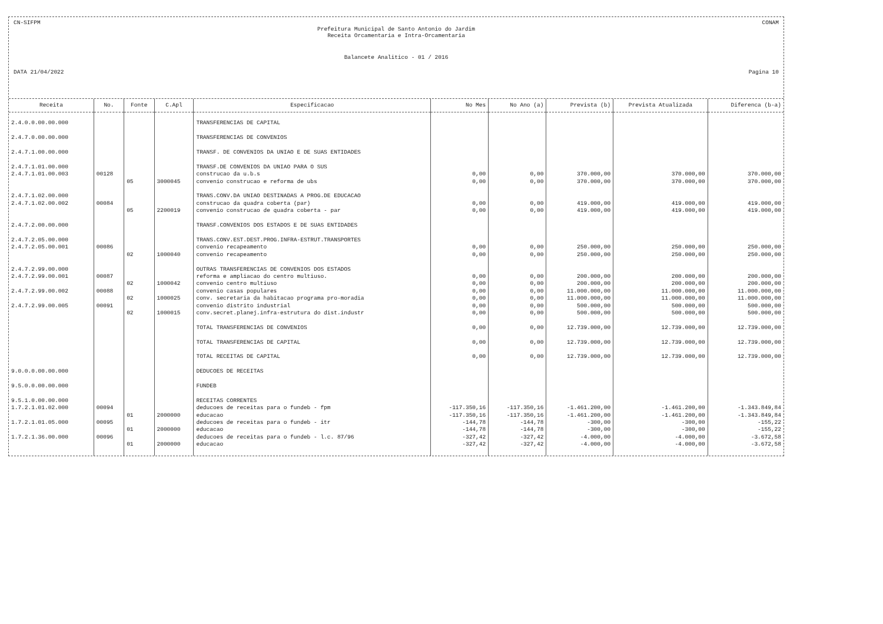CN-SIFPM CONAM
Prefeitura Municipal de Santo Antonio do Jardim
Receita Orcamentaria e Intra-Orcamentaria
Balancete Analitico - 01 / 2016
DATA 21/04/2022 Pagina 10
| Receita | No. | Fonte | C.Apl | Especificacao | No Mes | No Ano (a) | Prevista (b) | Prevista Atualizada | Diferenca (b-a) |
| --- | --- | --- | --- | --- | --- | --- | --- | --- | --- |
| 2.4.0.0.00.00.000 | | | | TRANSFERENCIAS DE CAPITAL | | | | | |
| 2.4.7.0.00.00.000 | | | | TRANSFERENCIAS DE CONVENIOS | | | | | |
| 2.4.7.1.00.00.000 | | | | TRANSF. DE CONVENIOS DA UNIAO E DE SUAS ENTIDADES | | | | | |
| 2.4.7.1.01.00.000 | | | | TRANSF.DE CONVENIOS DA UNIAO PARA O SUS | | | | | |
| 2.4.7.1.01.00.003 | 00128 | | | construcao da u.b.s | 0,00 | 0,00 | 370.000,00 | 370.000,00 | 370.000,00 |
| | | 05 | 3000045 | convenio construcao e reforma de ubs | 0,00 | 0,00 | 370.000,00 | 370.000,00 | 370.000,00 |
| 2.4.7.1.02.00.000 | | | | TRANS.CONV.DA UNIAO DESTINADAS A PROG.DE EDUCACAO | | | | | |
| 2.4.7.1.02.00.002 | 00084 | | | construcao da quadra coberta (par) | 0,00 | 0,00 | 419.000,00 | 419.000,00 | 419.000,00 |
| | | 05 | 2200019 | convenio construcao de quadra coberta - par | 0,00 | 0,00 | 419.000,00 | 419.000,00 | 419.000,00 |
| 2.4.7.2.00.00.000 | | | | TRANSF.CONVENIOS DOS ESTADOS E DE SUAS ENTIDADES | | | | | |
| 2.4.7.2.05.00.000 | | | | TRANS.CONV.EST.DEST.PROG.INFRA-ESTRUT.TRANSPORTES | | | | | |
| 2.4.7.2.05.00.001 | 00086 | | | convenio recapeamento | 0,00 | 0,00 | 250.000,00 | 250.000,00 | 250.000,00 |
| | | 02 | 1000040 | convenio recapeamento | 0,00 | 0,00 | 250.000,00 | 250.000,00 | 250.000,00 |
| 2.4.7.2.99.00.000 | | | | OUTRAS TRANSFERENCIAS DE CONVENIOS DOS ESTADOS | | | | | |
| 2.4.7.2.99.00.001 | 00087 | | | reforma e ampliacao do centro multiuso. | 0,00 | 0,00 | 200.000,00 | 200.000,00 | 200.000,00 |
| | | 02 | 1000042 | convenio centro multiuso | 0,00 | 0,00 | 200.000,00 | 200.000,00 | 200.000,00 |
| 2.4.7.2.99.00.002 | 00088 | | | convenio casas populares | 0,00 | 0,00 | 11.000.000,00 | 11.000.000,00 | 11.000.000,00 |
| | | 02 | 1000025 | conv. secretaria da habitacao programa pro-moradia | 0,00 | 0,00 | 11.000.000,00 | 11.000.000,00 | 11.000.000,00 |
| 2.4.7.2.99.00.005 | 00091 | | | convenio distrito industrial | 0,00 | 0,00 | 500.000,00 | 500.000,00 | 500.000,00 |
| | | 02 | 1000015 | conv.secret.planej.infra-estrutura do dist.industr | 0,00 | 0,00 | 500.000,00 | 500.000,00 | 500.000,00 |
| | | | | TOTAL TRANSFERENCIAS DE CONVENIOS | 0,00 | 0,00 | 12.739.000,00 | 12.739.000,00 | 12.739.000,00 |
| | | | | TOTAL TRANSFERENCIAS DE CAPITAL | 0,00 | 0,00 | 12.739.000,00 | 12.739.000,00 | 12.739.000,00 |
| | | | | TOTAL RECEITAS DE CAPITAL | 0,00 | 0,00 | 12.739.000,00 | 12.739.000,00 | 12.739.000,00 |
| 9.0.0.0.00.00.000 | | | | DEDUCOES DE RECEITAS | | | | | |
| 9.5.0.0.00.00.000 | | | | FUNDEB | | | | | |
| 9.5.1.0.00.00.000 | | | | RECEITAS CORRENTES | | | | | |
| 1.7.2.1.01.02.000 | 00094 | | | deducoes de receitas para o fundeb - fpm | -117.350,16 | -117.350,16 | -1.461.200,00 | -1.461.200,00 | -1.343.849,84 |
| | | 01 | 2000000 | educacao | -117.350,16 | -117.350,16 | -1.461.200,00 | -1.461.200,00 | -1.343.849,84 |
| 1.7.2.1.01.05.000 | 00095 | | | deducoes de receitas para o fundeb - itr | -144,78 | -144,78 | -300,00 | -300,00 | -155,22 |
| | | 01 | 2000000 | educacao | -144,78 | -144,78 | -300,00 | -300,00 | -155,22 |
| 1.7.2.1.36.00.000 | 00096 | | | deducoes de receitas para o fundeb - l.c. 87/96 | -327,42 | -327,42 | -4.000,00 | -4.000,00 | -3.672,58 |
| | | 01 | 2000000 | educacao | -327,42 | -327,42 | -4.000,00 | -4.000,00 | -3.672,58 |